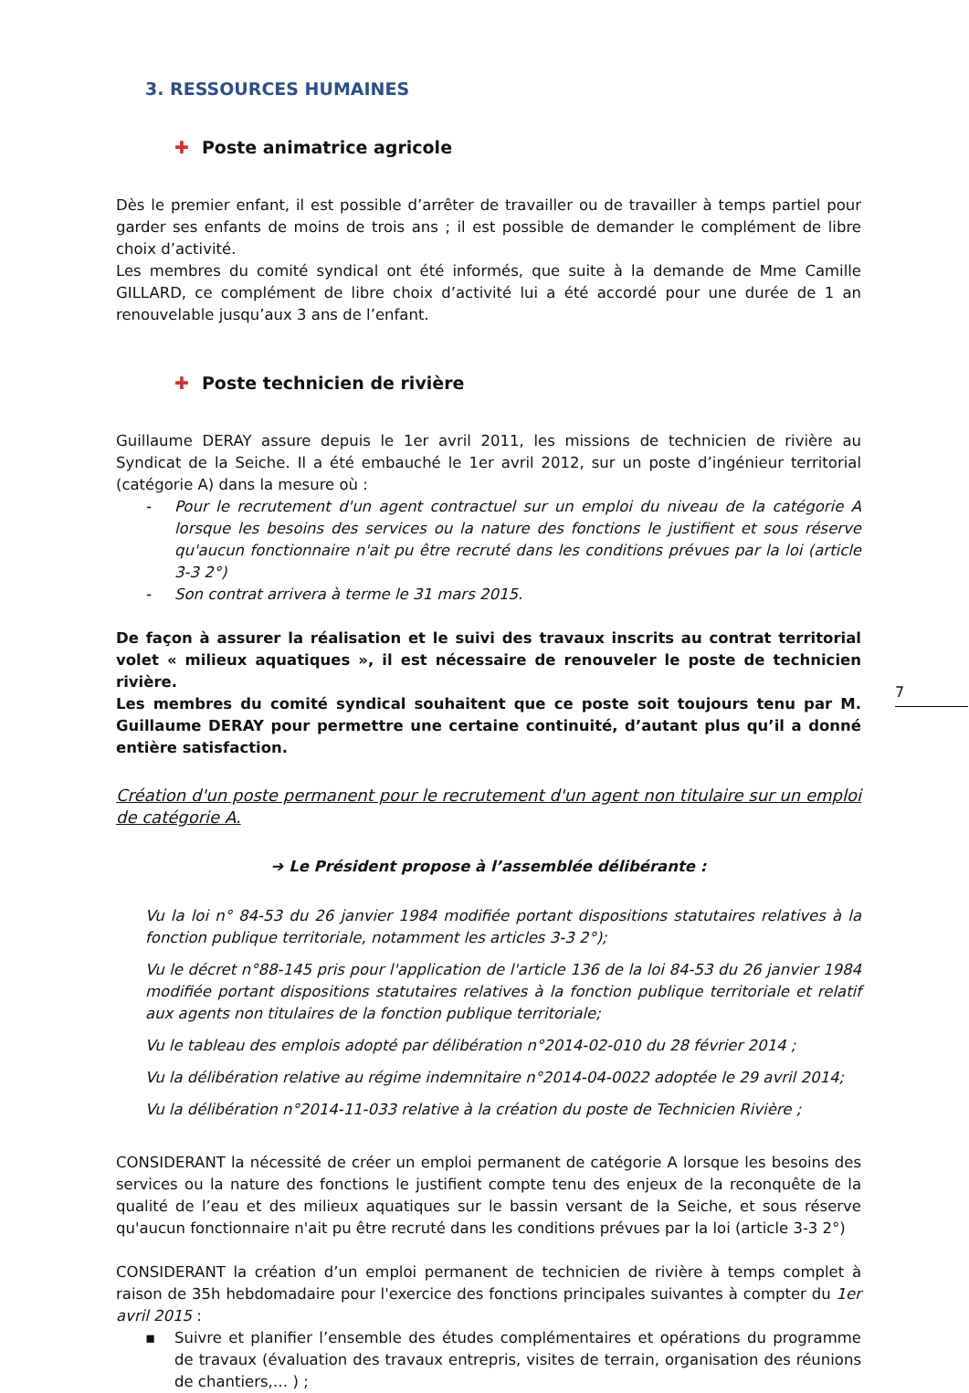7
3. RESSOURCES HUMAINES
✚ Poste animatrice agricole
Dès le premier enfant, il est possible d’arrêter de travailler ou de travailler à temps partiel pour garder ses enfants de moins de trois ans ; il est possible de demander le complément de libre choix d’activité.
Les membres du comité syndical ont été informés, que suite à la demande de Mme Camille GILLARD, ce complément de libre choix d’activité lui a été accordé pour une durée de 1 an renouvelable jusqu’aux 3 ans de l’enfant.
✚ Poste technicien de rivière
Guillaume DERAY assure depuis le 1er avril 2011, les missions de technicien de rivière au Syndicat de la Seiche. Il a été embauché le 1er avril 2012, sur un poste d’ingénieur territorial (catégorie A) dans la mesure où :
- Pour le recrutement d'un agent contractuel sur un emploi du niveau de la catégorie A lorsque les besoins des services ou la nature des fonctions le justifient et sous réserve qu'aucun fonctionnaire n'ait pu être recruté dans les conditions prévues par la loi (article 3-3 2°)
- Son contrat arrivera à terme le 31 mars 2015.
De façon à assurer la réalisation et le suivi des travaux inscrits au contrat territorial volet « milieux aquatiques », il est nécessaire de renouveler le poste de technicien rivière.
Les membres du comité syndical souhaitent que ce poste soit toujours tenu par M. Guillaume DERAY pour permettre une certaine continuité, d’autant plus qu’il a donné entière satisfaction.
Création d'un poste permanent pour le recrutement d'un agent non titulaire sur un emploi de catégorie A.
➔ Le Président propose à l’assemblée délibérante :
Vu la loi n° 84-53 du 26 janvier 1984 modifiée portant dispositions statutaires relatives à la fonction publique territoriale, notamment les articles 3-3 2°);
Vu le décret n°88-145 pris pour l'application de l'article 136 de la loi 84-53 du 26 janvier 1984 modifiée portant dispositions statutaires relatives à la fonction publique territoriale et relatif aux agents non titulaires de la fonction publique territoriale;
Vu le tableau des emplois adopté par délibération n°2014-02-010 du 28 février 2014 ;
Vu la délibération relative au régime indemnitaire n°2014-04-0022 adoptée le 29 avril 2014;
Vu la délibération n°2014-11-033 relative à la création du poste de Technicien Rivière ;
CONSIDERANT la nécessité de créer un emploi permanent de catégorie A lorsque les besoins des services ou la nature des fonctions le justifient compte tenu des enjeux de la reconquête de la qualité de l’eau et des milieux aquatiques sur le bassin versant de la Seiche, et sous réserve qu'aucun fonctionnaire n'ait pu être recruté dans les conditions prévues par la loi (article 3-3 2°)
CONSIDERANT la création d’un emploi permanent de technicien de rivière à temps complet à raison de 35h hebdomadaire pour l'exercice des fonctions principales suivantes à compter du 1er avril 2015 :
▪ Suivre et planifier l’ensemble des études complémentaires et opérations du programme de travaux (évaluation des travaux entrepris, visites de terrain, organisation des réunions de chantiers,… ) ;